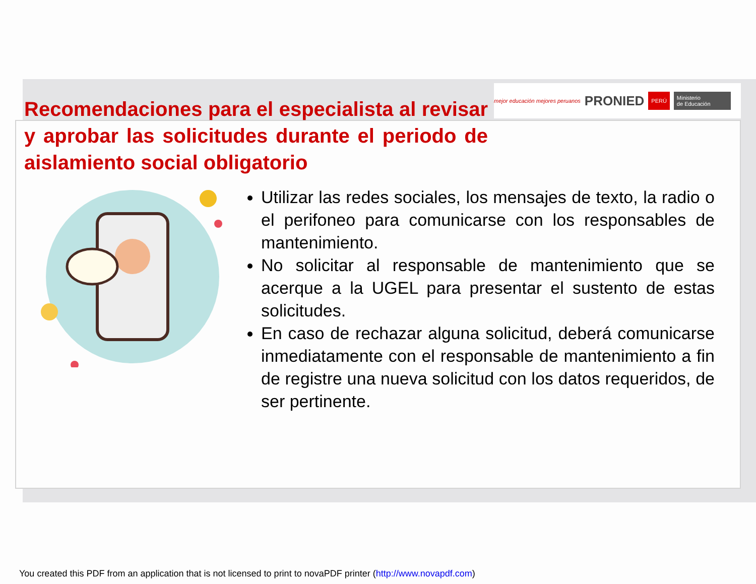mejor educación mejores peruanos PRONIED PERÚ Ministerio
de Educación
Recomendaciones para el especialista al revisar y aprobar las solicitudes durante el periodo de aislamiento social obligatorio
Utilizar las redes sociales, los mensajes de texto, la radio o el perifoneo para comunicarse con los responsables de mantenimiento.
No solicitar al responsable de mantenimiento que se acerque a la UGEL para presentar el sustento de estas solicitudes.
En caso de rechazar alguna solicitud, deberá comunicarse inmediatamente con el responsable de mantenimiento a fin de registre una nueva solicitud con los datos requeridos, de ser pertinente.
You created this PDF from an application that is not licensed to print to novaPDF printer (http://www.novapdf.com)